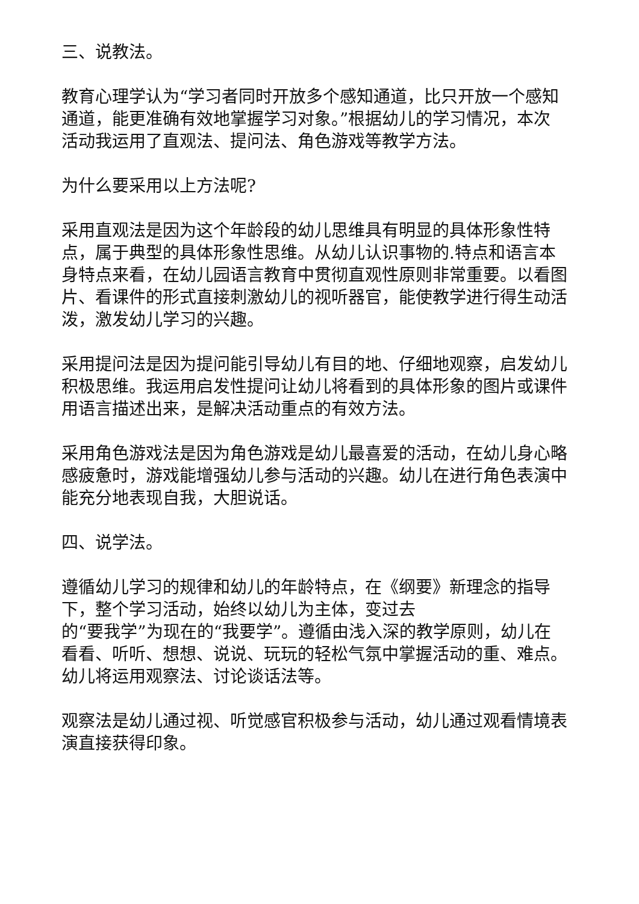三、说教法。
教育心理学认为“学习者同时开放多个感知通道，比只开放一个感知通道，能更准确有效地掌握学习对象。”根据幼儿的学习情况，本次活动我运用了直观法、提问法、角色游戏等教学方法。
为什么要采用以上方法呢?
采用直观法是因为这个年龄段的幼儿思维具有明显的具体形象性特点，属于典型的具体形象性思维。从幼儿认识事物的.特点和语言本身特点来看，在幼儿园语言教育中贯彻直观性原则非常重要。以看图片、看课件的形式直接刺激幼儿的视听器官，能使教学进行得生动活泼，激发幼儿学习的兴趣。
采用提问法是因为提问能引导幼儿有目的地、仔细地观察，启发幼儿积极思维。我运用启发性提问让幼儿将看到的具体形象的图片或课件用语言描述出来，是解决活动重点的有效方法。
采用角色游戏法是因为角色游戏是幼儿最喜爱的活动，在幼儿身心略感疲惫时，游戏能增强幼儿参与活动的兴趣。幼儿在进行角色表演中能充分地表现自我，大胆说话。
四、说学法。
遵循幼儿学习的规律和幼儿的年龄特点，在《纲要》新理念的指导下，整个学习活动，始终以幼儿为主体，变过去
的“要我学”为现在的“我要学”。遵循由浅入深的教学原则，幼儿在看看、听听、想想、说说、玩玩的轻松气氛中掌握活动的重、难点。幼儿将运用观察法、讨论谈话法等。
观察法是幼儿通过视、听觉感官积极参与活动，幼儿通过观看情境表演直接获得印象。